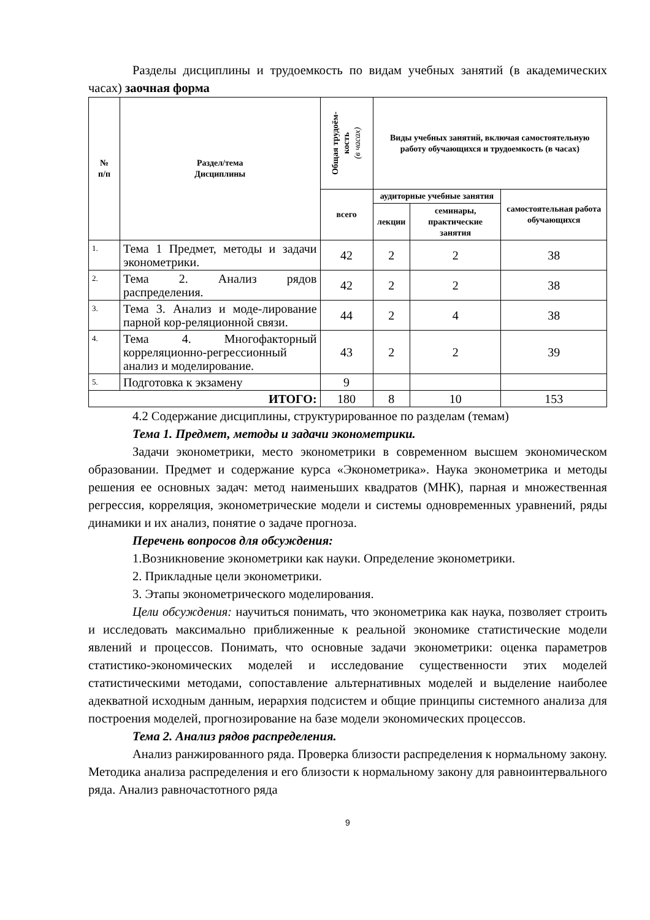Разделы дисциплины и трудоемкость по видам учебных занятий (в академических часах) заочная форма
| № п/п | Раздел/тема Дисциплины | Общая трудоём- кость (в часах) | Виды учебных занятий, включая самостоятельную работу обучающихся и трудоемкость (в часах) | | |
| --- | --- | --- | --- | --- | --- |
| | | всего | аудиторные учебные занятия | | самостоятельная работа обучающихся |
| | | | лекции | семинары, практические занятия | |
| 1. | Тема 1 Предмет, методы и задачи эконометрики. | 42 | 2 | 2 | 38 |
| 2. | Тема 2. Анализ рядов распределения. | 42 | 2 | 2 | 38 |
| 3. | Тема 3. Анализ и моде-лирование парной кор-реляционной связи. | 44 | 2 | 4 | 38 |
| 4. | Тема 4. Многофакторный корреляционно-регрессионный анализ и моделирование. | 43 | 2 | 2 | 39 |
| 5. | Подготовка к экзамену | 9 | | | |
| ИТОГО: | | 180 | 8 | 10 | 153 |
4.2 Содержание дисциплины, структурированное по разделам (темам)
Тема 1. Предмет, методы и задачи эконометрики.
Задачи эконометрики, место эконометрики в современном высшем экономическом образовании. Предмет и содержание курса «Эконометрика». Наука эконометрика и методы решения ее основных задач: метод наименьших квадратов (МНК), парная и множественная регрессия, корреляция, эконометрические модели и системы одновременных уравнений, ряды динамики и их анализ, понятие о задаче прогноза.
Перечень вопросов для обсуждения:
1.Возникновение эконометрики как науки. Определение эконометрики.
2. Прикладные цели эконометрики.
3. Этапы эконометрического моделирования.
Цели обсуждения: научиться понимать, что эконометрика как наука, позволяет строить и исследовать максимально приближенные к реальной экономике статистические модели явлений и процессов. Понимать, что основные задачи эконометрики: оценка параметров статистико-экономических моделей и исследование существенности этих моделей статистическими методами, сопоставление альтернативных моделей и выделение наиболее адекватной исходным данным, иерархия подсистем и общие принципы системного анализа для построения моделей, прогнозирование на базе модели экономических процессов.
Тема 2. Анализ рядов распределения.
Анализ ранжированного ряда. Проверка близости распределения к нормальному закону. Методика анализа распределения и его близости к нормальному закону для равноинтервального ряда. Анализ равночастотного ряда
9